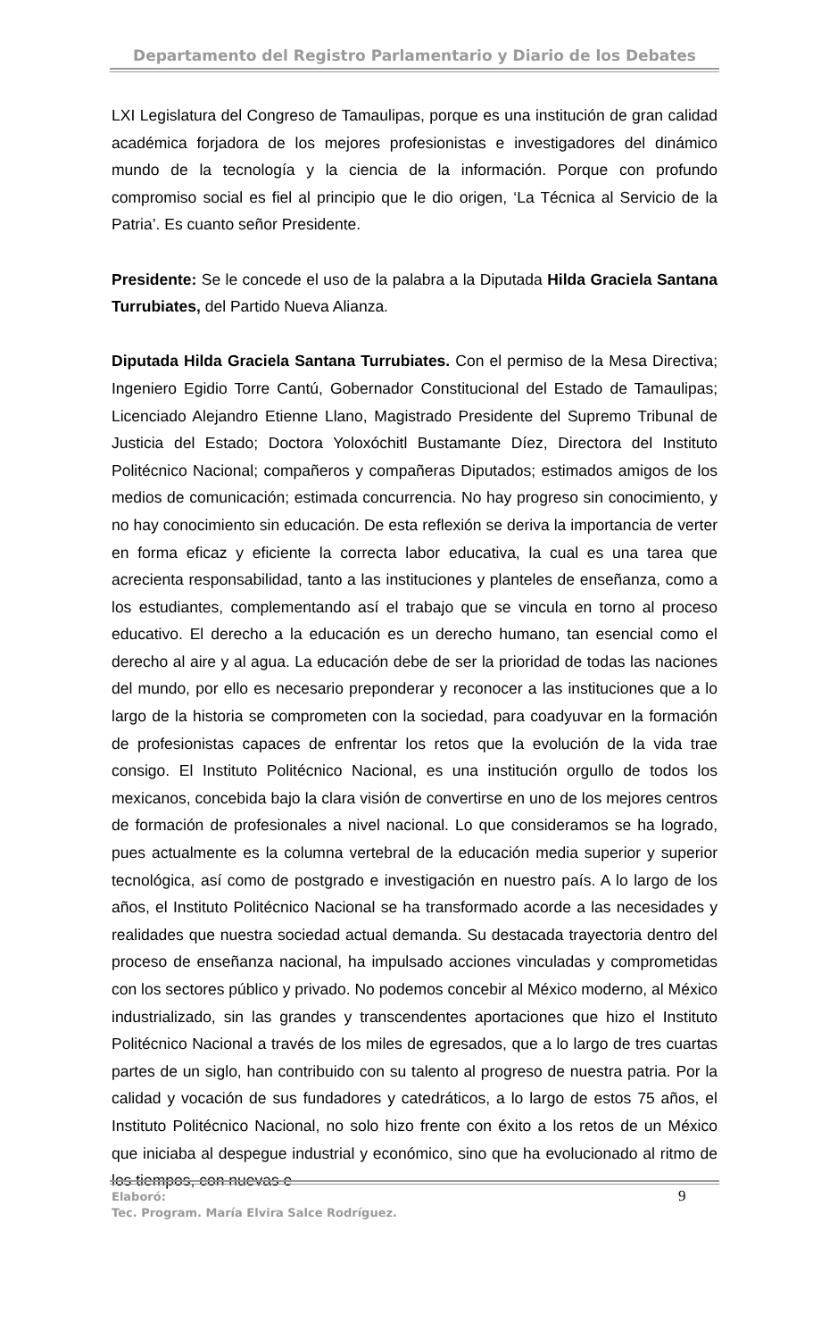Departamento del Registro Parlamentario y Diario de los Debates
LXI Legislatura del Congreso de Tamaulipas, porque es una institución de gran calidad académica forjadora de los mejores profesionistas e investigadores del dinámico mundo de la tecnología y la ciencia de la información. Porque con profundo compromiso social es fiel al principio que le dio origen, ‘La Técnica al Servicio de la Patria’. Es cuanto señor Presidente.
Presidente: Se le concede el uso de la palabra a la Diputada Hilda Graciela Santana Turrubiates, del Partido Nueva Alianza.
Diputada Hilda Graciela Santana Turrubiates. Con el permiso de la Mesa Directiva; Ingeniero Egidio Torre Cantú, Gobernador Constitucional del Estado de Tamaulipas; Licenciado Alejandro Etienne Llano, Magistrado Presidente del Supremo Tribunal de Justicia del Estado; Doctora Yoloxóchitl Bustamante Díez, Directora del Instituto Politécnico Nacional; compañeros y compañeras Diputados; estimados amigos de los medios de comunicación; estimada concurrencia. No hay progreso sin conocimiento, y no hay conocimiento sin educación. De esta reflexión se deriva la importancia de verter en forma eficaz y eficiente la correcta labor educativa, la cual es una tarea que acrecienta responsabilidad, tanto a las instituciones y planteles de enseñanza, como a los estudiantes, complementando así el trabajo que se vincula en torno al proceso educativo. El derecho a la educación es un derecho humano, tan esencial como el derecho al aire y al agua. La educación debe de ser la prioridad de todas las naciones del mundo, por ello es necesario preponderar y reconocer a las instituciones que a lo largo de la historia se comprometen con la sociedad, para coadyuvar en la formación de profesionistas capaces de enfrentar los retos que la evolución de la vida trae consigo. El Instituto Politécnico Nacional, es una institución orgullo de todos los mexicanos, concebida bajo la clara visión de convertirse en uno de los mejores centros de formación de profesionales a nivel nacional. Lo que consideramos se ha logrado, pues actualmente es la columna vertebral de la educación media superior y superior tecnológica, así como de postgrado e investigación en nuestro país. A lo largo de los años, el Instituto Politécnico Nacional se ha transformado acorde a las necesidades y realidades que nuestra sociedad actual demanda. Su destacada trayectoria dentro del proceso de enseñanza nacional, ha impulsado acciones vinculadas y comprometidas con los sectores público y privado. No podemos concebir al México moderno, al México industrializado, sin las grandes y transcendentes aportaciones que hizo el Instituto Politécnico Nacional a través de los miles de egresados, que a lo largo de tres cuartas partes de un siglo, han contribuido con su talento al progreso de nuestra patria. Por la calidad y vocación de sus fundadores y catedráticos, a lo largo de estos 75 años, el Instituto Politécnico Nacional, no solo hizo frente con éxito a los retos de un México que iniciaba al despegue industrial y económico, sino que ha evolucionado al ritmo de los tiempos, con nuevas e
Elaboró:
Tec. Program. María Elvira Salce Rodríguez.
9